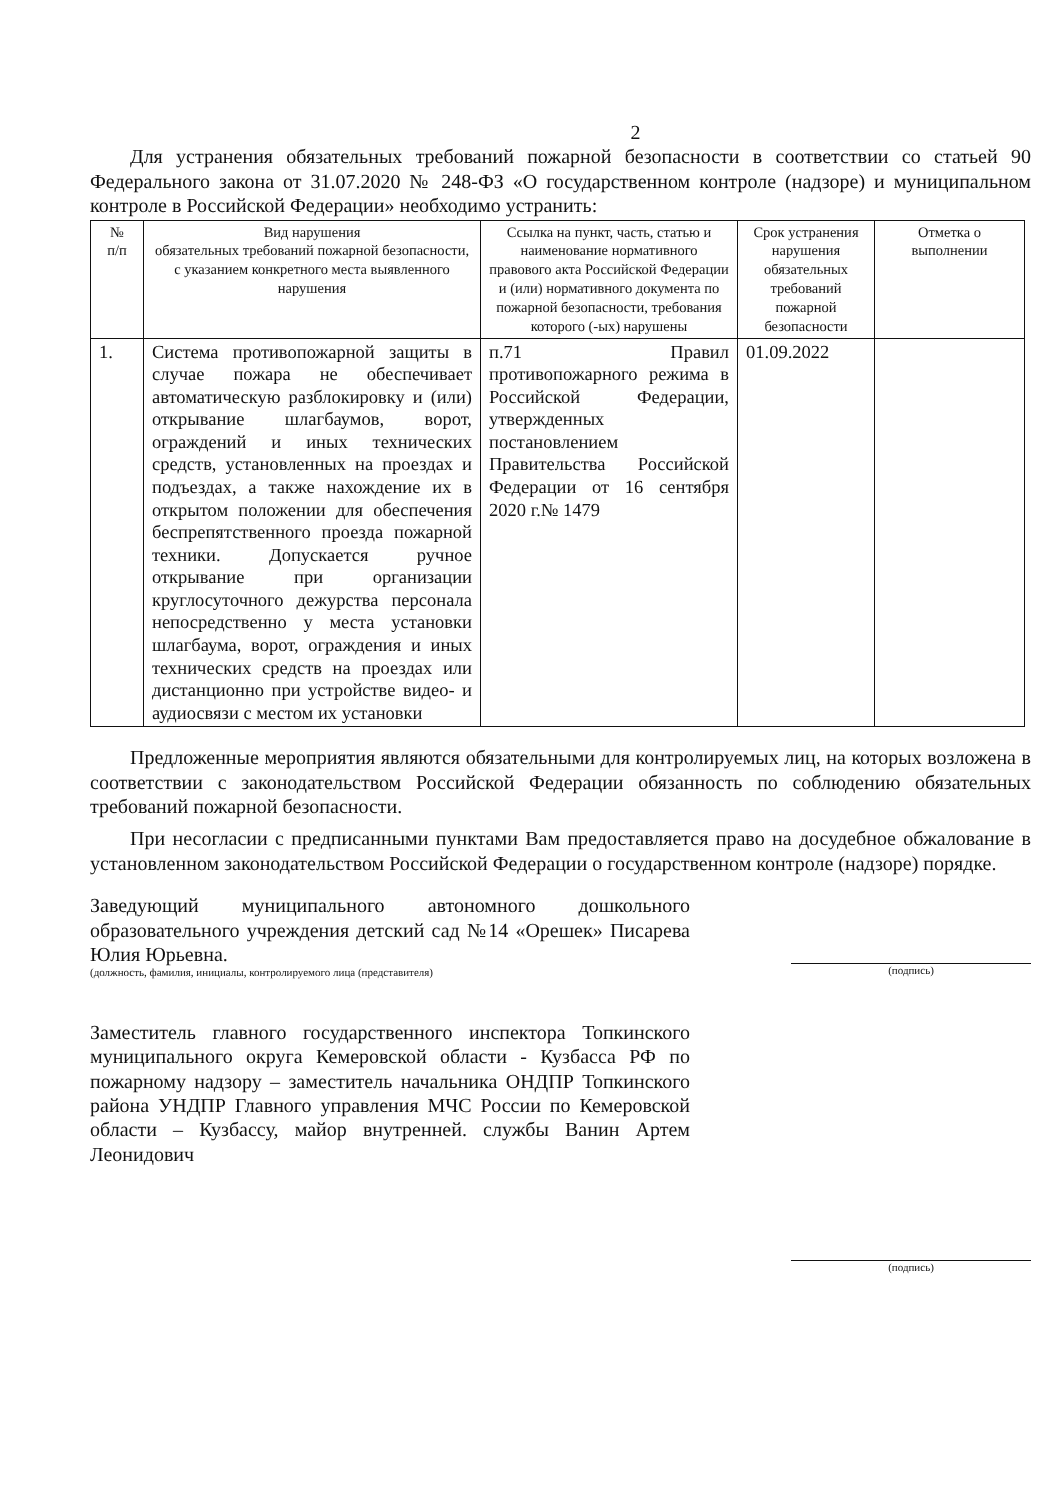2
Для устранения обязательных требований пожарной безопасности в соответствии со статьей 90 Федерального закона от 31.07.2020 № 248-ФЗ «О государственном контроле (надзоре) и муниципальном контроле в Российской Федерации» необходимо устранить:
| № п/п | Вид нарушения обязательных требований пожарной безопасности, с указанием конкретного места выявленного нарушения | Ссылка на пункт, часть, статью и наименование нормативного правового акта Российской Федерации и (или) нормативного документа по пожарной безопасности, требования которого (-ых) нарушены | Срок устранения нарушения обязательных требований пожарной безопасности | Отметка о выполнении |
| --- | --- | --- | --- | --- |
| 1. | Система противопожарной защиты в случае пожара не обеспечивает автоматическую разблокировку и (или) открывание шлагбаумов, ворот, ограждений и иных технических средств, установленных на проездах и подъездах, а также нахождение их в открытом положении для обеспечения беспрепятственного проезда пожарной техники. Допускается ручное открывание при организации круглосуточного дежурства персонала непосредственно у места установки шлагбаума, ворот, ограждения и иных технических средств на проездах или дистанционно при устройстве видео- и аудиосвязи с местом их установки | п.71 Правил противопожарного режима в Российской Федерации, утвержденных постановлением Правительства Российской Федерации от 16 сентября 2020 г.№ 1479 | 01.09.2022 | |
Предложенные мероприятия являются обязательными для контролируемых лиц, на которых возложена в соответствии с законодательством Российской Федерации обязанность по соблюдению обязательных требований пожарной безопасности.
При несогласии с предписанными пунктами Вам предоставляется право на досудебное обжалование в установленном законодательством Российской Федерации о государственном контроле (надзоре) порядке.
Заведующий муниципального автономного дошкольного образовательного учреждения детский сад №14 «Орешек» Писарева Юлия Юрьевна.
(должность, фамилия, инициалы, контролируемого лица (представителя)
(подпись)
Заместитель главного государственного инспектора Топкинского муниципального округа Кемеровской области - Кузбасса РФ по пожарному надзору – заместитель начальника ОНДПР Топкинского района УНДПР Главного управления МЧС России по Кемеровской области – Кузбассу, майор внутренней. службы Ванин Артем Леонидович
(подпись)